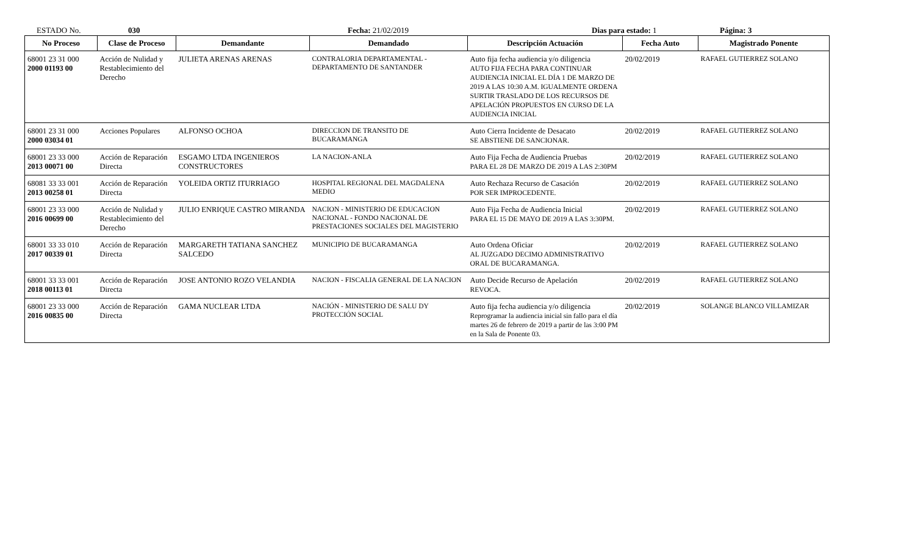ESTADO No. 030 Fecha: 21/02/2019 Dias para estado: 1 Página: 3
| No Proceso | Clase de Proceso | Demandante | Demandado | Descripción Actuación | Fecha Auto | Magistrado Ponente |
| --- | --- | --- | --- | --- | --- | --- |
| 68001 23 31 000 2000 01193 00 | Acción de Nulidad y Restablecimiento del Derecho | JULIETA ARENAS ARENAS | CONTRALORIA DEPARTAMENTAL - DEPARTAMENTO DE SANTANDER | Auto fija fecha audiencia y/o diligencia AUTO FIJA FECHA PARA CONTINUAR AUDIENCIA INICIAL EL DÍA 1 DE MARZO DE 2019 A LAS 10:30 A.M. IGUALMENTE ORDENA SURTIR TRASLADO DE LOS RECURSOS DE APELACIÓN PROPUESTOS EN CURSO DE LA AUDIENCIA INICIAL | 20/02/2019 | RAFAEL GUTIERREZ SOLANO |
| 68001 23 31 000 2000 03034 01 | Acciones Populares | ALFONSO OCHOA | DIRECCION DE TRANSITO DE BUCARAMANGA | Auto Cierra Incidente de Desacato SE ABSTIENE DE SANCIONAR. | 20/02/2019 | RAFAEL GUTIERREZ SOLANO |
| 68001 23 33 000 2013 00071 00 | Acción de Reparación Directa | ESGAMO LTDA INGENIEROS CONSTRUCTORES | LA NACION-ANLA | Auto Fija Fecha de Audiencia Pruebas PARA EL 28 DE MARZO DE 2019 A LAS 2:30PM | 20/02/2019 | RAFAEL GUTIERREZ SOLANO |
| 68081 33 33 001 2013 00258 01 | Acción de Reparación Directa | YOLEIDA ORTIZ ITURRIAGO | HOSPITAL REGIONAL DEL MAGDALENA MEDIO | Auto Rechaza Recurso de Casación POR SER IMPROCEDENTE. | 20/02/2019 | RAFAEL GUTIERREZ SOLANO |
| 68001 23 33 000 2016 00699 00 | Acción de Nulidad y Restablecimiento del Derecho | JULIO ENRIQUE CASTRO MIRANDA | NACION - MINISTERIO DE EDUCACION NACIONAL - FONDO NACIONAL DE PRESTACIONES SOCIALES DEL MAGISTERIO | Auto Fija Fecha de Audiencia Inicial PARA EL 15 DE MAYO DE 2019 A LAS 3:30PM. | 20/02/2019 | RAFAEL GUTIERREZ SOLANO |
| 68001 33 33 010 2017 00339 01 | Acción de Reparación Directa | MARGARETH TATIANA SANCHEZ SALCEDO | MUNICIPIO DE BUCARAMANGA | Auto Ordena Oficiar AL JUZGADO DECIMO ADMINISTRATIVO ORAL DE BUCARAMANGA. | 20/02/2019 | RAFAEL GUTIERREZ SOLANO |
| 68001 33 33 001 2018 00113 01 | Acción de Reparación Directa | JOSE ANTONIO ROZO VELANDIA | NACION - FISCALIA GENERAL DE LA NACION | Auto Decide Recurso de Apelación REVOCA. | 20/02/2019 | RAFAEL GUTIERREZ SOLANO |
| 68001 23 33 000 2016 00835 00 | Acción de Reparación Directa | GAMA NUCLEAR LTDA | NACIÓN - MINISTERIO DE SALU DY PROTECCIÓN SOCIAL | Auto fija fecha audiencia y/o diligencia Reprogramar la audiencia inicial sin fallo para el día martes 26 de febrero de 2019 a partir de las 3:00 PM en la Sala de Ponente 03. | 20/02/2019 | SOLANGE BLANCO VILLAMIZAR |